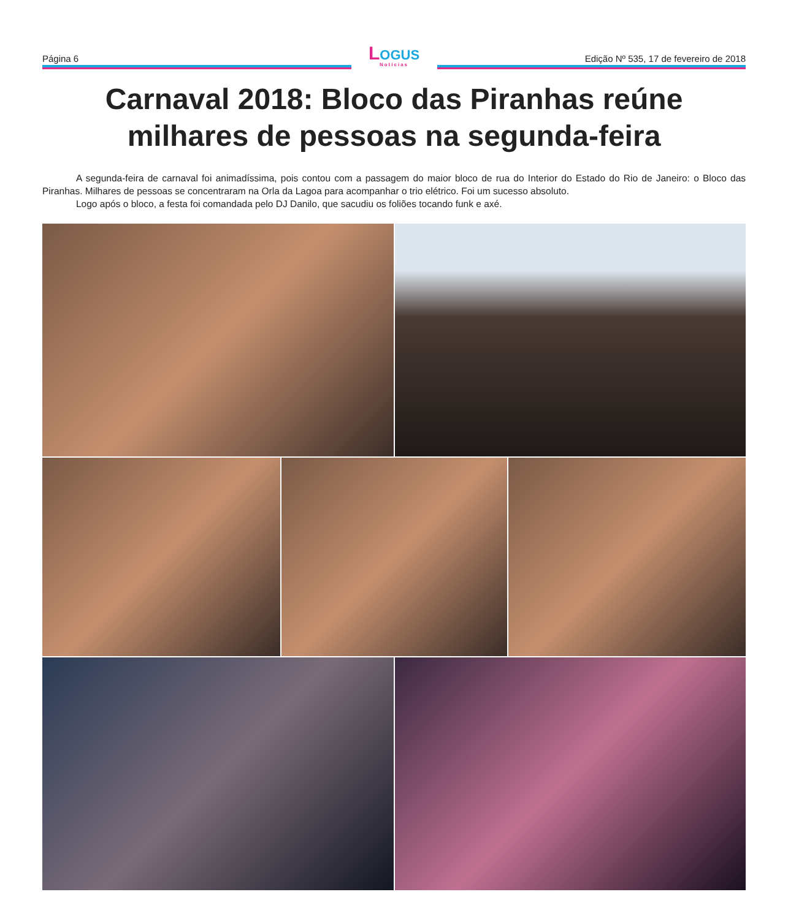Página 6
LOGUS
Notícias
Edição Nº 535, 17 de fevereiro de 2018
Carnaval 2018: Bloco das Piranhas reúne milhares de pessoas na segunda-feira
A segunda-feira de carnaval foi animadíssima, pois contou com a passagem do maior bloco de rua do Interior do Estado do Rio de Janeiro: o Bloco das Piranhas. Milhares de pessoas se concentraram na Orla da Lagoa para acompanhar o trio elétrico. Foi um sucesso absoluto.
Logo após o bloco, a festa foi comandada pelo DJ Danilo, que sacudiu os foliões tocando funk e axé.